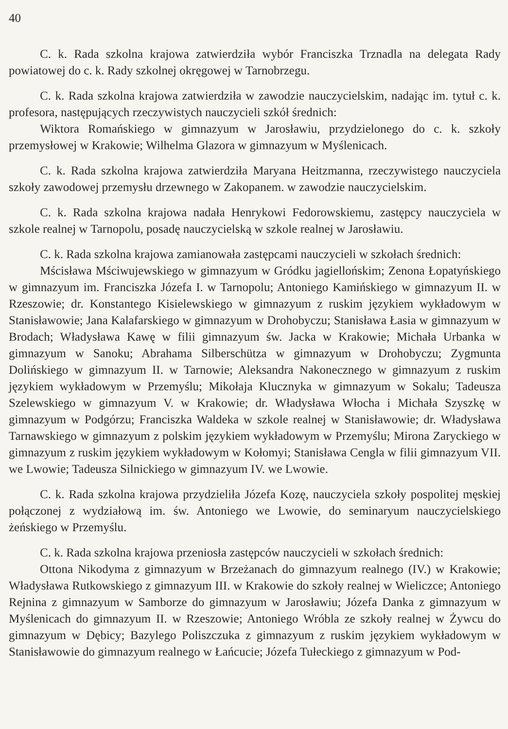40
C. k. Rada szkolna krajowa zatwierdziła wybór Franciszka Trznadla na delegata Rady powiatowej do c. k. Rady szkolnej okręgowej w Tarnobrzegu.
C. k. Rada szkolna krajowa zatwierdziła w zawodzie nauczycielskim, nadając im. tytuł c. k. profesora, następujących rzeczywistych nauczycieli szkół średnich:
Wiktora Romańskiego w gimnazyum w Jarosławiu, przydzielonego do c. k. szkoły przemysłowej w Krakowie; Wilhelma Glazora w gimnazyum w Myślenicach.
C. k. Rada szkolna krajowa zatwierdziła Maryana Heitzmanna, rzeczywistego nauczyciela szkoły zawodowej przemysłu drzewnego w Zakopanem. w zawodzie nauczycielskim.
C. k. Rada szkolna krajowa nadała Henrykowi Fedorowskiemu, zastępcy nauczyciela w szkole realnej w Tarnopolu, posadę nauczycielską w szkole realnej w Jarosławiu.
C. k. Rada szkolna krajowa zamianowała zastępcami nauczycieli w szkołach średnich:
Mścisława Mściwujewskiego w gimnazyum w Gródku jagiellońskim; Zenona Łopatyńskiego w gimnazyum im. Franciszka Józefa I. w Tarnopolu; Antoniego Kamińskiego w gimnazyum II. w Rzeszowie; dr. Konstantego Kisielewskiego w gimnazyum z ruskim językiem wykładowym w Stanisławowie; Jana Kalafarskiego w gimnazyum w Drohobyczu; Stanisława Łasia w gimnazyum w Brodach; Władysława Kawę w filii gimnazyum św. Jacka w Krakowie; Michała Urbanka w gimnazyum w Sanoku; Abrahama Silberschütza w gimnazyum w Drohobyczu; Zygmunta Dolińskiego w gimnazyum II. w Tarnowie; Aleksandra Nakonecznego w gimnazyum z ruskim językiem wykładowym w Przemyślu; Mikołaja Klucznyka w gimnazyum w Sokalu; Tadeusza Szelewskiego w gimnazyum V. w Krakowie; dr. Władysława Włocha i Michała Szyszkę w gimnazyum w Podgórzu; Franciszka Waldeka w szkole realnej w Stanisławowie; dr. Władysława Tarnawskiego w gimnazyum z polskim językiem wykładowym w Przemyślu; Mirona Zaryckiego w gimnazyum z ruskim językiem wykładowym w Kołomyi; Stanisława Cengla w filii gimnazyum VII. we Lwowie; Tadeusza Silnickiego w gimnazyum IV. we Lwowie.
C. k. Rada szkolna krajowa przydzieliła Józefa Kozę, nauczyciela szkoły pospolitej męskiej połączonej z wydziałową im. św. Antoniego we Lwowie, do seminaryum nauczycielskiego żeńskiego w Przemyślu.
C. k. Rada szkolna krajowa przeniosła zastępców nauczycieli w szkołach średnich:
Ottona Nikodyma z gimnazyum w Brzeżanach do gimnazyum realnego (IV.) w Krakowie; Władysława Rutkowskiego z gimnazyum III. w Krakowie do szkoły realnej w Wieliczce; Antoniego Rejnina z gimnazyum w Samborze do gimnazyum w Jarosławiu; Józefa Danka z gimnazyum w Myślenicach do gimnazyum II. w Rzeszowie; Antoniego Wróbla ze szkoły realnej w Żywcu do gimnazyum w Dębicy; Bazylego Poliszczuka z gimnazyum z ruskim językiem wykładowym w Stanisławowie do gimnazyum realnego w Łańcucie; Józefa Tułeckiego z gimnazyum w Pod-